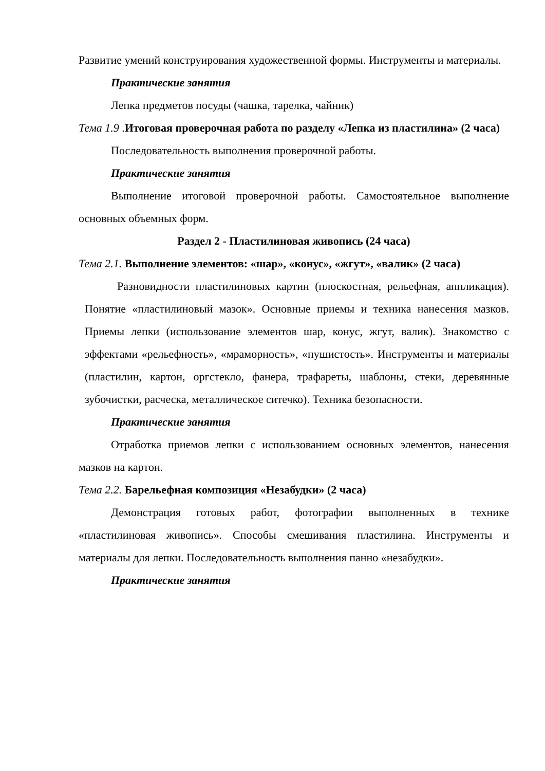Развитие умений конструирования художественной формы. Инструменты и материалы.
Практические занятия
Лепка предметов посуды (чашка, тарелка, чайник)
Тема 1.9 .Итоговая проверочная работа по разделу «Лепка из пластилина» (2 часа)
Последовательность выполнения проверочной работы.
Практические занятия
Выполнение итоговой проверочной работы. Самостоятельное выполнение основных объемных форм.
Раздел 2 - Пластилиновая живопись (24 часа)
Тема 2.1. Выполнение элементов: «шар», «конус», «жгут», «валик» (2 часа)
Разновидности пластилиновых картин (плоскостная, рельефная, аппликация). Понятие «пластилиновый мазок». Основные приемы и техника нанесения мазков. Приемы лепки (использование элементов шар, конус, жгут, валик). Знакомство с эффектами «рельефность», «мраморность», «пушистость». Инструменты и материалы (пластилин, картон, оргстекло, фанера, трафареты, шаблоны, стеки, деревянные зубочистки, расческа, металлическое ситечко). Техника безопасности.
Практические занятия
Отработка приемов лепки с использованием основных элементов, нанесения мазков на картон.
Тема 2.2. Барельефная композиция «Незабудки» (2 часа)
Демонстрация готовых работ, фотографии выполненных в технике «пластилиновая живопись». Способы смешивания пластилина. Инструменты и материалы для лепки. Последовательность выполнения панно «незабудки».
Практические занятия